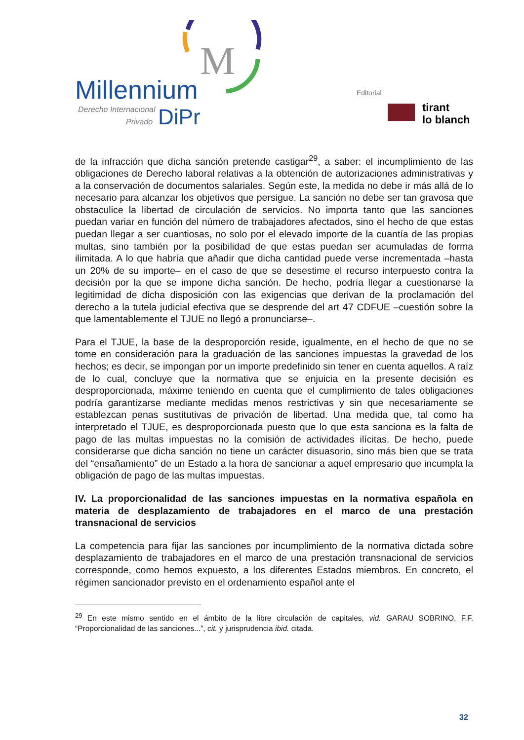M
Millennium
Derecho Internacional
Privado
DiPr
Editorial
tirant
lo blanch
de la infracción que dicha sanción pretende castigar<sup>29</sup>, a saber: el incumplimiento de las obligaciones de Derecho laboral relativas a la obtención de autorizaciones administrativas y a la conservación de documentos salariales. Según este, la medida no debe ir más allá de lo necesario para alcanzar los objetivos que persigue. La sanción no debe ser tan gravosa que obstaculice la libertad de circulación de servicios. No importa tanto que las sanciones puedan variar en función del número de trabajadores afectados, sino el hecho de que estas puedan llegar a ser cuantiosas, no solo por el elevado importe de la cuantía de las propias multas, sino también por la posibilidad de que estas puedan ser acumuladas de forma ilimitada. A lo que habría que añadir que dicha cantidad puede verse incrementada –hasta un 20% de su importe– en el caso de que se desestime el recurso interpuesto contra la decisión por la que se impone dicha sanción. De hecho, podría llegar a cuestionarse la legitimidad de dicha disposición con las exigencias que derivan de la proclamación del derecho a la tutela judicial efectiva que se desprende del art 47 CDFUE –cuestión sobre la que lamentablemente el TJUE no llegó a pronunciarse–.
Para el TJUE, la base de la desproporción reside, igualmente, en el hecho de que no se tome en consideración para la graduación de las sanciones impuestas la gravedad de los hechos; es decir, se impongan por un importe predefinido sin tener en cuenta aquellos. A raíz de lo cual, concluye que la normativa que se enjuicia en la presente decisión es desproporcionada, máxime teniendo en cuenta que el cumplimiento de tales obligaciones podría garantizarse mediante medidas menos restrictivas y sin que necesariamente se establezcan penas sustitutivas de privación de libertad. Una medida que, tal como ha interpretado el TJUE, es desproporcionada puesto que lo que esta sanciona es la falta de pago de las multas impuestas no la comisión de actividades ilícitas. De hecho, puede considerarse que dicha sanción no tiene un carácter disuasorio, sino más bien que se trata del “ensañamiento” de un Estado a la hora de sancionar a aquel empresario que incumpla la obligación de pago de las multas impuestas.
IV. La proporcionalidad de las sanciones impuestas en la normativa española en materia de desplazamiento de trabajadores en el marco de una prestación transnacional de servicios
La competencia para fijar las sanciones por incumplimiento de la normativa dictada sobre desplazamiento de trabajadores en el marco de una prestación transnacional de servicios corresponde, como hemos expuesto, a los diferentes Estados miembros. En concreto, el régimen sancionador previsto en el ordenamiento español ante el
<sup>29</sup> En este mismo sentido en el ámbito de la libre circulación de capitales, vid. GARAU SOBRINO, F.F. “Proporcionalidad de las sanciones...”, cit. y jurisprudencia ibid. citada.
32